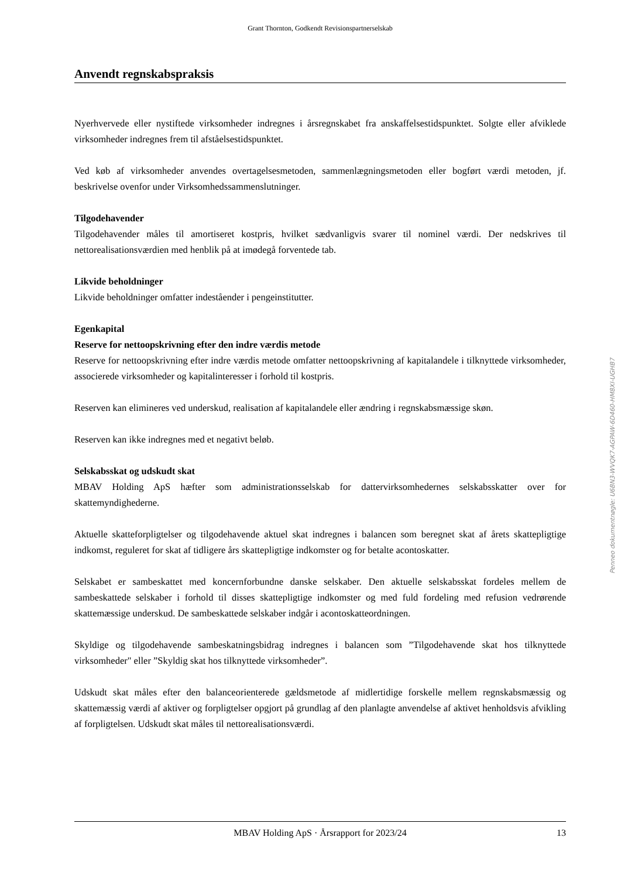Grant Thornton, Godkendt Revisionspartnerselskab
Anvendt regnskabspraksis
Nyerhvervede eller nystiftede virksomheder indregnes i årsregnskabet fra anskaffelsestidspunktet. Solgte eller afviklede virksomheder indregnes frem til afståelsestidspunktet.
Ved køb af virksomheder anvendes overtagelsesmetoden, sammenlægningsmetoden eller bogført værdi metoden, jf. beskrivelse ovenfor under Virksomhedssammenslutninger.
Tilgodehavender
Tilgodehavender måles til amortiseret kostpris, hvilket sædvanligvis svarer til nominel værdi. Der nedskrives til nettorealisationsværdien med henblik på at imødegå forventede tab.
Likvide beholdninger
Likvide beholdninger omfatter indeståender i pengeinstitutter.
Egenkapital
Reserve for nettoopskrivning efter den indre værdis metode
Reserve for nettoopskrivning efter indre værdis metode omfatter nettoopskrivning af kapitalandele i tilknyttede virksomheder, associerede virksomheder og kapitalinteresser i forhold til kostpris.
Reserven kan elimineres ved underskud, realisation af kapitalandele eller ændring i regnskabsmæssige skøn.
Reserven kan ikke indregnes med et negativt beløb.
Selskabsskat og udskudt skat
MBAV Holding ApS hæfter som administrationsselskab for dattervirksomhedernes selskabsskatter over for skattemyndighederne.
Aktuelle skatteforpligtelser og tilgodehavende aktuel skat indregnes i balancen som beregnet skat af årets skattepligtige indkomst, reguleret for skat af tidligere års skattepligtige indkomster og for betalte acontoskatter.
Selskabet er sambeskattet med koncernforbundne danske selskaber. Den aktuelle selskabsskat fordeles mellem de sambeskattede selskaber i forhold til disses skattepligtige indkomster og med fuld fordeling med refusion vedrørende skattemæssige underskud. De sambeskattede selskaber indgår i acontoskatteordningen.
Skyldige og tilgodehavende sambeskatningsbidrag indregnes i balancen som ”Tilgodehavende skat hos tilknyttede virksomheder" eller ”Skyldig skat hos tilknyttede virksomheder”.
Udskudt skat måles efter den balanceorienterede gældsmetode af midlertidige forskelle mellem regnskabsmæssig og skattemæssig værdi af aktiver og forpligtelser opgjort på grundlag af den planlagte anvendelse af aktivet henholdsvis afvikling af forpligtelsen. Udskudt skat måles til nettorealisationsværdi.
MBAV Holding ApS · Årsrapport for 2023/24 13
Penneo dokumentnøgle: U6BN3-WVQK7-AGPAW-6D460-HM8XI-UGHB7